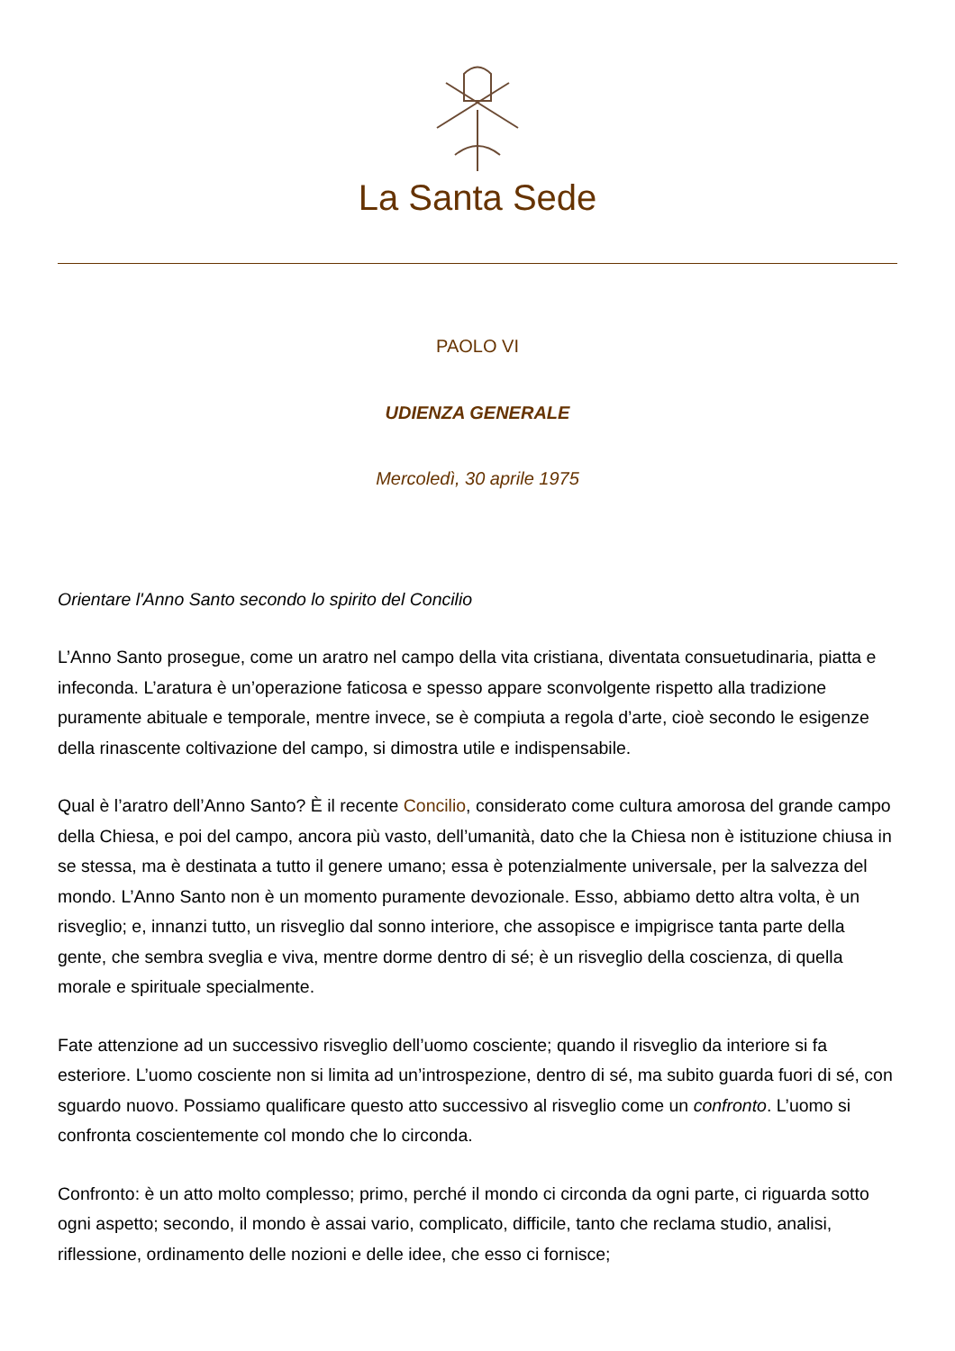La Santa Sede
PAOLO VI
UDIENZA GENERALE
Mercoledì, 30 aprile 1975
Orientare l'Anno Santo secondo lo spirito del Concilio
L’Anno Santo prosegue, come un aratro nel campo della vita cristiana, diventata consuetudinaria, piatta e infeconda. L’aratura è un’operazione faticosa e spesso appare sconvolgente rispetto alla tradizione puramente abituale e temporale, mentre invece, se è compiuta a regola d’arte, cioè secondo le esigenze della rinascente coltivazione del campo, si dimostra utile e indispensabile.
Qual è l’aratro dell’Anno Santo? È il recente Concilio, considerato come cultura amorosa del grande campo della Chiesa, e poi del campo, ancora più vasto, dell’umanità, dato che la Chiesa non è istituzione chiusa in se stessa, ma è destinata a tutto il genere umano; essa è potenzialmente universale, per la salvezza del mondo. L’Anno Santo non è un momento puramente devozionale. Esso, abbiamo detto altra volta, è un risveglio; e, innanzi tutto, un risveglio dal sonno interiore, che assopisce e impigrisce tanta parte della gente, che sembra sveglia e viva, mentre dorme dentro di sé; è un risveglio della coscienza, di quella morale e spirituale specialmente.
Fate attenzione ad un successivo risveglio dell’uomo cosciente; quando il risveglio da interiore si fa esteriore. L’uomo cosciente non si limita ad un’introspezione, dentro di sé, ma subito guarda fuori di sé, con sguardo nuovo. Possiamo qualificare questo atto successivo al risveglio come un confronto. L’uomo si confronta coscientemente col mondo che lo circonda.
Confronto: è un atto molto complesso; primo, perché il mondo ci circonda da ogni parte, ci riguarda sotto ogni aspetto; secondo, il mondo è assai vario, complicato, difficile, tanto che reclama studio, analisi, riflessione, ordinamento delle nozioni e delle idee, che esso ci fornisce;